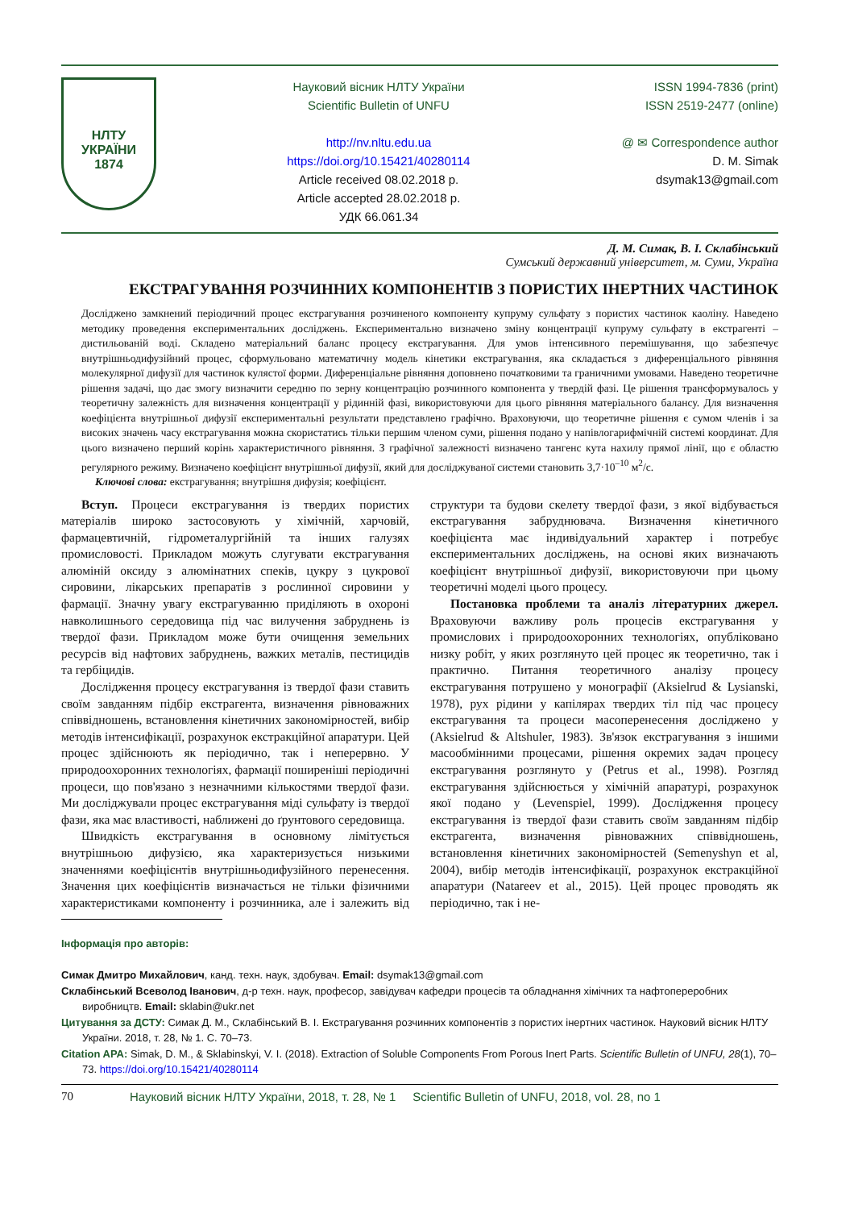НЛТУ
УКРАЇНИ
1874
Науковий вісник НЛТУ України
Scientific Bulletin of UNFU
http://nv.nltu.edu.ua
https://doi.org/10.15421/40280114
Article received 08.02.2018 р.
Article accepted 28.02.2018 р.
УДК 66.061.34
ISSN 1994-7836 (print)
ISSN 2519-2477 (online)
@ ✉ Correspondence author
D. M. Simak
dsymak13@gmail.com
Д. М. Симак, В. І. Склабінський
Сумський державний університет, м. Суми, Україна
ЕКСТРАГУВАННЯ РОЗЧИННИХ КОМПОНЕНТІВ З ПОРИСТИХ ІНЕРТНИХ ЧАСТИНОК
Досліджено замкнений періодичний процес екстрагування розчиненого компоненту купруму сульфату з пористих частинок каоліну. Наведено методику проведення експериментальних досліджень. Експериментально визначено зміну концентрації купруму сульфату в екстрагенті – дистильованій воді. Складено матеріальний баланс процесу екстрагування. Для умов інтенсивного перемішування, що забезпечує внутрішньодифузійний процес, сформульовано математичну модель кінетики екстрагування, яка складається з диференціального рівняння молекулярної дифузії для частинок кулястої форми. Диференціальне рівняння доповнено початковими та граничними умовами. Наведено теоретичне рішення задачі, що дає змогу визначити середню по зерну концентрацію розчинного компонента у твердій фазі. Це рішення трансформувалось у теоретичну залежність для визначення концентрації у рідинній фазі, використовуючи для цього рівняння матеріального балансу. Для визначення коефіцієнта внутрішньої дифузії експериментальні результати представлено графічно. Враховуючи, що теоретичне рішення є сумом членів і за високих значень часу екстрагування можна скористатись тільки першим членом суми, рішення подано у напівлогарифмічній системі координат. Для цього визначено перший корінь характеристичного рівняння. З графічної залежності визначено тангенс кута нахилу прямої лінії, що є областю регулярного режиму. Визначено коефіцієнт внутрішньої дифузії, який для досліджуваної системи становить 3,7·10<sup>–10</sup> м<sup>2</sup>/с.
Ключові слова: екстрагування; внутрішня дифузія; коефіцієнт.
Вступ. Процеси екстрагування із твердих пористих матеріалів широко застосовують у хімічній, харчовій, фармацевтичній, гідрометалургійній та інших галузях промисловості. Прикладом можуть слугувати екстрагування алюміній оксиду з алюмінатних спеків, цукру з цукрової сировини, лікарських препаратів з рослинної сировини у фармації. Значну увагу екстрагуванню приділяють в охороні навколишнього середовища під час вилучення забруднень із твердої фази. Прикладом може бути очищення земельних ресурсів від нафтових забруднень, важких металів, пестицидів та гербіцидів.
Дослідження процесу екстрагування із твердої фази ставить своїм завданням підбір екстрагента, визначення рівноважних співвідношень, встановлення кінетичних закономірностей, вибір методів інтенсифікації, розрахунок екстракційної апаратури. Цей процес здійснюють як періодично, так і неперервно. У природоохоронних технологіях, фармації поширеніші періодичні процеси, що пов'язано з незначними кількостями твердої фази. Ми досліджували процес екстрагування міді сульфату із твердої фази, яка має властивості, наближені до ґрунтового середовища.
Швидкість екстрагування в основному лімітується внутрішньою дифузією, яка характеризується низькими значеннями коефіцієнтів внутрішньодифузійного перенесення. Значення цих коефіцієнтів визначається не тільки фізичними характеристиками компоненту і розчинника, але і залежить від структури та будови скелету твердої фази, з якої відбувається екстрагування забруднювача. Визначення кінетичного коефіцієнта має індивідуальний характер і потребує експериментальних досліджень, на основі яких визначають коефіцієнт внутрішньої дифузії, використовуючи при цьому теоретичні моделі цього процесу.
Постановка проблеми та аналіз літературних джерел. Враховуючи важливу роль процесів екстрагування у промислових і природоохоронних технологіях, опубліковано низку робіт, у яких розглянуто цей процес як теоретично, так і практично. Питання теоретичного аналізу процесу екстрагування потрушено у монографії (Aksielrud & Lysianski, 1978), рух рідини у капілярах твердих тіл під час процесу екстрагування та процеси масоперенесення досліджено у (Aksielrud & Altshuler, 1983). Зв'язок екстрагування з іншими масообмінними процесами, рішення окремих задач процесу екстрагування розглянуто у (Petrus et al., 1998). Розгляд екстрагування здійснюється у хімічній апаратурі, розрахунок якої подано у (Levenspiel, 1999). Дослідження процесу екстрагування із твердої фази ставить своїм завданням підбір екстрагента, визначення рівноважних співвідношень, встановлення кінетичних закономірностей (Semenyshyn et al, 2004), вибір методів інтенсифікації, розрахунок екстракційної апаратури (Natareev et al., 2015). Цей процес проводять як періодично, так і не-
Інформація про авторів:
Симак Дмитро Михайлович, канд. техн. наук, здобувач. Email: dsymak13@gmail.com
Склабінський Всеволод Іванович, д-р техн. наук, професор, завідувач кафедри процесів та обладнання хімічних та нафтопереробних виробництв. Email: sklabin@ukr.net
Цитування за ДСТУ: Симак Д. М., Склабінський В. І. Екстрагування розчинних компонентів з пористих інертних частинок. Науковий вісник НЛТУ України. 2018, т. 28, № 1. С. 70–73.
Citation APA: Simak, D. M., & Sklabinskyi, V. I. (2018). Extraction of Soluble Components From Porous Inert Parts. Scientific Bulletin of UNFU, 28(1), 70–73. https://doi.org/10.15421/40280114
70 Науковий вісник НЛТУ України, 2018, т. 28, № 1 Scientific Bulletin of UNFU, 2018, vol. 28, no 1